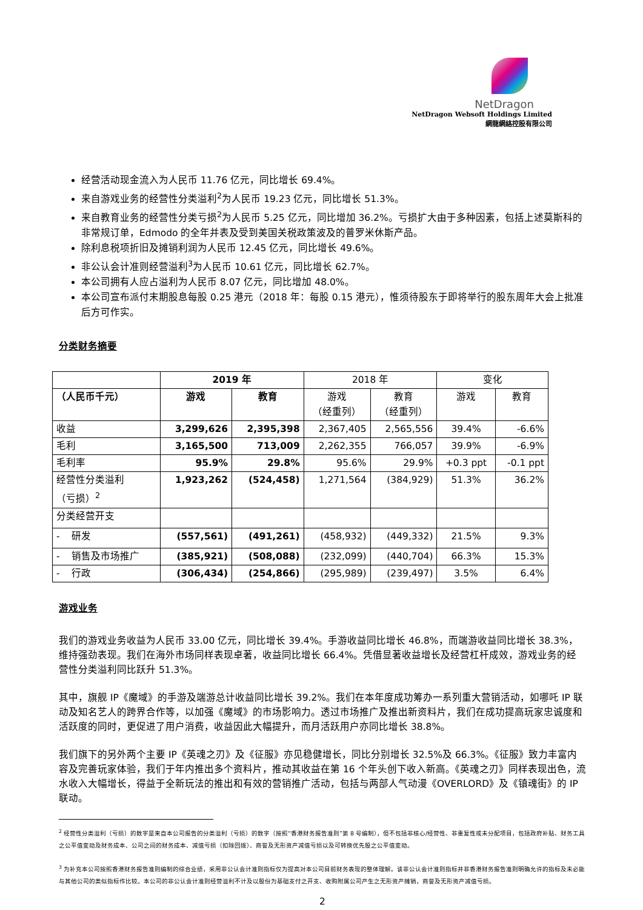NetDragon
NetDragon Websoft Holdings Limited
網龍網絡控股有限公司
经营活动现金流入为人民币 11.76 亿元，同比增长 69.4%。
来自游戏业务的经营性分类溢利<sup>2</sup>为人民币 19.23 亿元，同比增长 51.3%。
来自教育业务的经营性分类亏损<sup>2</sup>为人民币 5.25 亿元，同比增加 36.2%。亏损扩大由于多种因素，包括上述莫斯科的非常规订单，Edmodo 的全年并表及受到美国关税政策波及的普罗米休斯产品。
除利息税项折旧及摊销利润为人民币 12.45 亿元，同比增长 49.6%。
非公认会计准则经营溢利<sup>3</sup>为人民币 10.61 亿元，同比增长 62.7%。
本公司拥有人应占溢利为人民币 8.07 亿元，同比增加 48.0%。
本公司宣布派付末期股息每股 0.25 港元（2018 年：每股 0.15 港元），惟须待股东于即将举行的股东周年大会上批准后方可作实。
分类财务摘要
| | 2019 年 | | 2018 年 | | 变化 | |
| --- | --- | --- | --- | --- | --- | --- |
| （人民币千元） | 游戏 | 教育 | 游戏 （经重列） | 教育 （经重列） | 游戏 | 教育 |
| 收益 | 3,299,626 | 2,395,398 | 2,367,405 | 2,565,556 | 39.4% | -6.6% |
| 毛利 | 3,165,500 | 713,009 | 2,262,355 | 766,057 | 39.9% | -6.9% |
| 毛利率 | 95.9% | 29.8% | 95.6% | 29.9% | +0.3 ppt | -0.1 ppt |
| 经营性分类溢利 （亏损）<sup>2</sup> | 1,923,262 | (524,458) | 1,271,564 | (384,929) | 51.3% | 36.2% |
| 分类经营开支 | | | | | | |
| - 研发 | (557,561) | (491,261) | (458,932) | (449,332) | 21.5% | 9.3% |
| - 销售及市场推广 | (385,921) | (508,088) | (232,099) | (440,704) | 66.3% | 15.3% |
| - 行政 | (306,434) | (254,866) | (295,989) | (239,497) | 3.5% | 6.4% |
游戏业务
我们的游戏业务收益为人民币 33.00 亿元，同比增长 39.4%。手游收益同比增长 46.8%，而端游收益同比增长 38.3%，维持强劲表现。我们在海外市场同样表现卓著，收益同比增长 66.4%。凭借显著收益增长及经营杠杆成效，游戏业务的经营性分类溢利同比跃升 51.3%。
其中，旗舰 IP《魔域》的手游及端游总计收益同比增长 39.2%。我们在本年度成功筹办一系列重大营销活动，如哪吒 IP 联动及知名艺人的跨界合作等，以加强《魔域》的市场影响力。透过市场推广及推出新资料片，我们在成功提高玩家忠诚度和活跃度的同时，更促进了用户消费，收益因此大幅提升，而月活跃用户亦同比增长 38.8%。
我们旗下的另外两个主要 IP《英魂之刃》及《征服》亦见稳健增长，同比分别增长 32.5%及 66.3%。《征服》致力丰富内容及完善玩家体验，我们于年内推出多个资料片，推动其收益在第 16 个年头创下收入新高。《英魂之刃》同样表现出色，流水收入大幅增长，得益于全新玩法的推出和有效的营销推广活动，包括与两部人气动漫《OVERLORD》及《镇魂街》的 IP 联动。
<sup>2</sup> 经营性分类溢利（亏损）的数字是来自本公司报告的分类溢利（亏损）的数字（按照“香港财务报告准则”第 8 号编制），但不包括非核心/经营性、非重复性或未分配项目，包括政府补贴、财务工具之公平值变动及财务成本、公司之间的财务成本、减值亏损（扣除回拨）、商誉及无形资产减值亏损以及可转换优先股之公平值变动。
<sup>3</sup> 为补充本公司按照香港财务报告准则编制的综合业绩，采用非公认会计准则指标仅为提高对本公司目前财务表现的整体理解。该非公认会计准则指标并非香港财务报告准则明确允许的指标及未必能与其他公司的类似指标作比较。本公司的非公认会计准则经营溢利不计及以股份为基础支付之开支、收购附属公司产生之无形资产摊销，商誉及无形资产减值亏损。
2